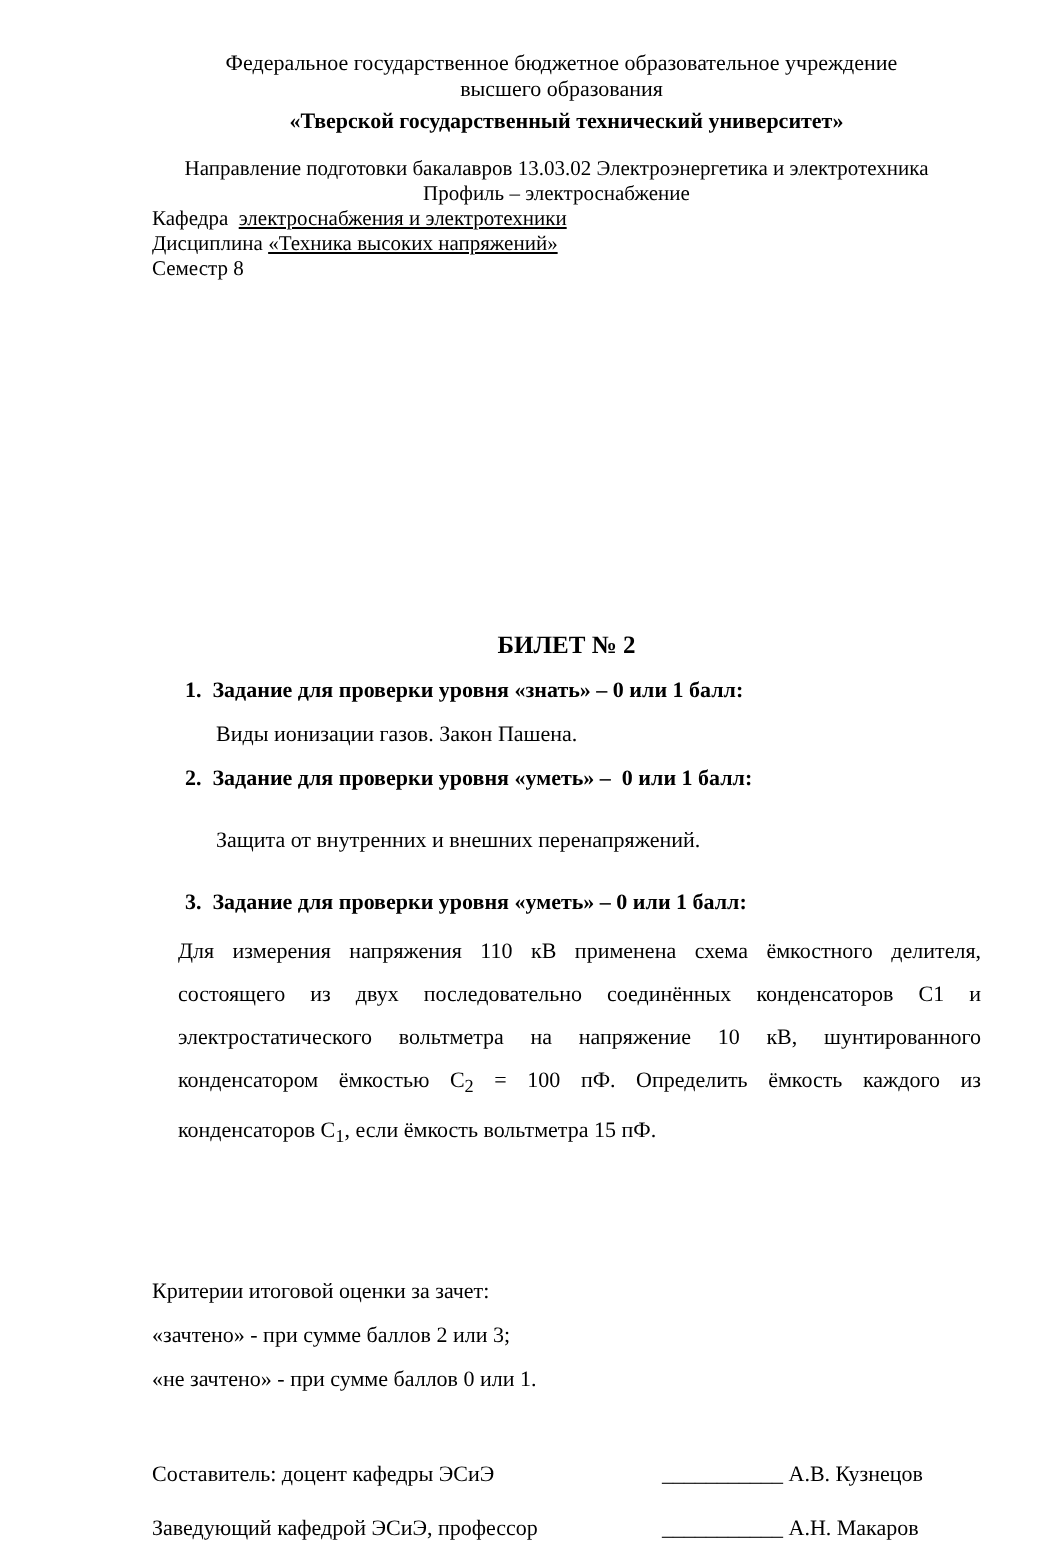Федеральное государственное бюджетное образовательное учреждение
высшего образования
«Тверской государственный технический университет»
Направление подготовки бакалавров 13.03.02 Электроэнергетика и электротехника
Профиль – электроснабжение
Кафедра электроснабжения и электротехники
Дисциплина «Техника высоких напряжений»
Семестр 8
БИЛЕТ № 2
1. Задание для проверки уровня «знать» – 0 или 1 балл:
Виды ионизации газов. Закон Пашена.
2. Задание для проверки уровня «уметь» – 0 или 1 балл:
Защита от внутренних и внешних перенапряжений.
3. Задание для проверки уровня «уметь» – 0 или 1 балл:
Для измерения напряжения 110 кВ применена схема ёмкостного делителя, состоящего из двух последовательно соединённых конденсаторов С1 и электростатического вольтметра на напряжение 10 кВ, шунтированного конденсатором ёмкостью С<sub>2</sub> = 100 пФ. Определить ёмкость каждого из конденсаторов С<sub>1</sub>, если ёмкость вольтметра 15 пФ.
Критерии итоговой оценки за зачет:
«зачтено» - при сумме баллов 2 или 3;
«не зачтено» - при сумме баллов 0 или 1.
Составитель: доцент кафедры ЭСиЭ ___________ А.В. Кузнецов
Заведующий кафедрой ЭСиЭ, профессор ___________ А.Н. Макаров